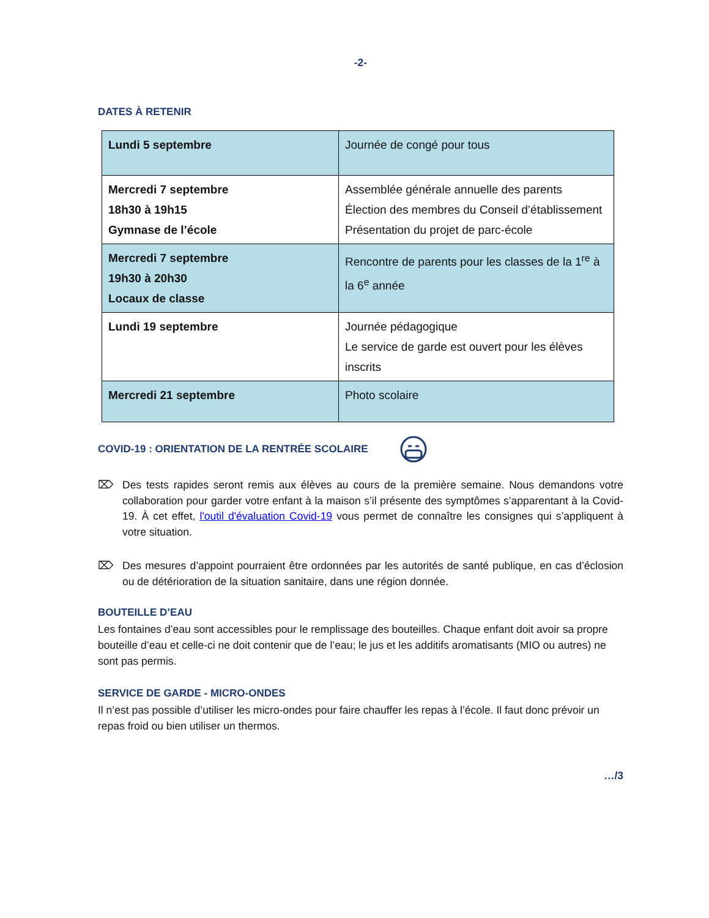-2-
DATES À RETENIR
| Lundi 5 septembre | Journée de congé pour tous |
| Mercredi 7 septembre 18h30 à 19h15 Gymnase de l’école | Assemblée générale annuelle des parents Élection des membres du Conseil d’établissement Présentation du projet de parc-école |
| Mercredi 7 septembre 19h30 à 20h30 Locaux de classe | Rencontre de parents pour les classes de la 1<sup>re</sup> à la 6<sup>e</sup> année |
| Lundi 19 septembre | Journée pédagogique Le service de garde est ouvert pour les élèves inscrits |
| Mercredi 21 septembre | Photo scolaire |
COVID-19 : ORIENTATION DE LA RENTRÉE SCOLAIRE
⌦ Des tests rapides seront remis aux élèves au cours de la première semaine. Nous demandons votre collaboration pour garder votre enfant à la maison s’il présente des symptômes s’apparentant à la Covid-19. À cet effet, l'outil d'évaluation Covid-19 vous permet de connaître les consignes qui s’appliquent à votre situation.
⌦ Des mesures d’appoint pourraient être ordonnées par les autorités de santé publique, en cas d’éclosion ou de détérioration de la situation sanitaire, dans une région donnée.
BOUTEILLE D’EAU
Les fontaines d’eau sont accessibles pour le remplissage des bouteilles. Chaque enfant doit avoir sa propre bouteille d’eau et celle-ci ne doit contenir que de l’eau; le jus et les additifs aromatisants (MIO ou autres) ne sont pas permis.
SERVICE DE GARDE - MICRO-ONDES
Il n’est pas possible d’utiliser les micro-ondes pour faire chauffer les repas à l’école. Il faut donc prévoir un repas froid ou bien utiliser un thermos.
…/3